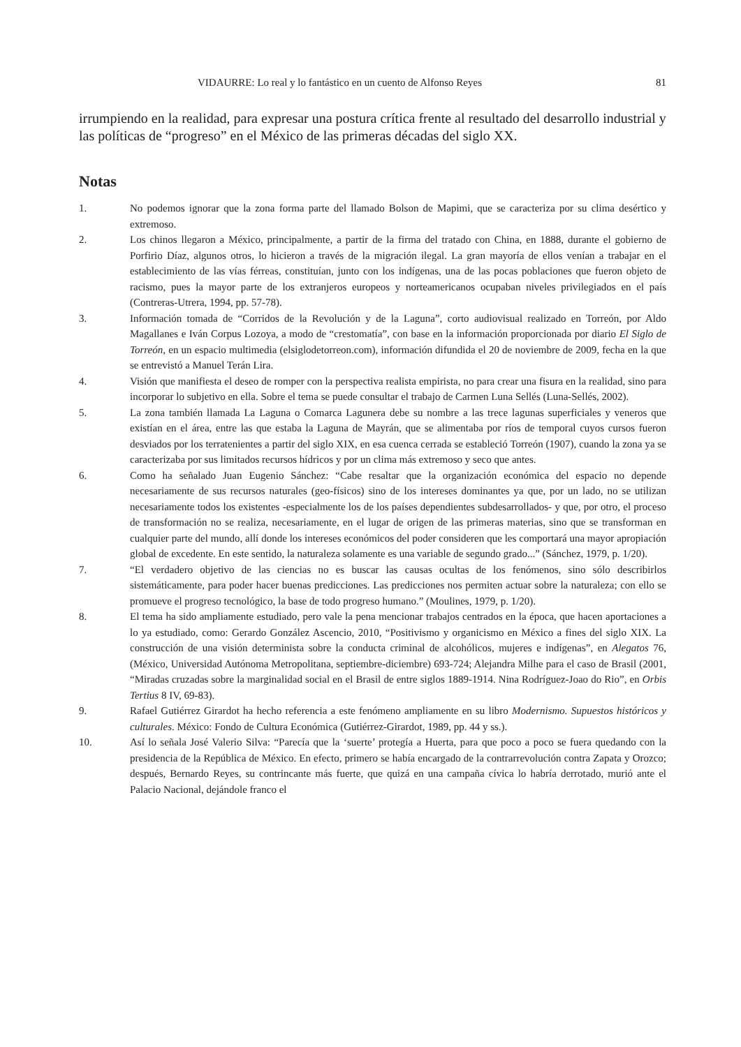VIDAURRE: Lo real y lo fantástico en un cuento de Alfonso Reyes 81
irrumpiendo en la realidad, para expresar una postura crítica frente al resultado del desarrollo industrial y las políticas de “progreso” en el México de las primeras décadas del siglo XX.
Notas
1. No podemos ignorar que la zona forma parte del llamado Bolson de Mapimi, que se caracteriza por su clima desértico y extremoso.
2. Los chinos llegaron a México, principalmente, a partir de la firma del tratado con China, en 1888, durante el gobierno de Porfirio Díaz, algunos otros, lo hicieron a través de la migración ilegal. La gran mayoría de ellos venían a trabajar en el establecimiento de las vías férreas, constituían, junto con los indígenas, una de las pocas poblaciones que fueron objeto de racismo, pues la mayor parte de los extranjeros europeos y norteamericanos ocupaban niveles privilegiados en el país (Contreras-Utrera, 1994, pp. 57-78).
3. Información tomada de “Corridos de la Revolución y de la Laguna”, corto audiovisual realizado en Torreón, por Aldo Magallanes e Iván Corpus Lozoya, a modo de “crestomatía”, con base en la información proporcionada por diario El Siglo de Torreón, en un espacio multimedia (elsiglodetorreon.com), información difundida el 20 de noviembre de 2009, fecha en la que se entrevistó a Manuel Terán Lira.
4. Visión que manifiesta el deseo de romper con la perspectiva realista empirista, no para crear una fisura en la realidad, sino para incorporar lo subjetivo en ella. Sobre el tema se puede consultar el trabajo de Carmen Luna Sellés (Luna-Sellés, 2002).
5. La zona también llamada La Laguna o Comarca Lagunera debe su nombre a las trece lagunas superficiales y veneros que existían en el área, entre las que estaba la Laguna de Mayrán, que se alimentaba por ríos de temporal cuyos cursos fueron desviados por los terratenientes a partir del siglo XIX, en esa cuenca cerrada se estableció Torreón (1907), cuando la zona ya se caracterizaba por sus limitados recursos hídricos y por un clima más extremoso y seco que antes.
6. Como ha señalado Juan Eugenio Sánchez: “Cabe resaltar que la organización económica del espacio no depende necesariamente de sus recursos naturales (geo-físicos) sino de los intereses dominantes ya que, por un lado, no se utilizan necesariamente todos los existentes -especialmente los de los países dependientes subdesarrollados- y que, por otro, el proceso de transformación no se realiza, necesariamente, en el lugar de origen de las primeras materias, sino que se transforman en cualquier parte del mundo, allí donde los intereses económicos del poder consideren que les comportará una mayor apropiación global de excedente. En este sentido, la naturaleza solamente es una variable de segundo grado...” (Sánchez, 1979, p. 1/20).
7. “El verdadero objetivo de las ciencias no es buscar las causas ocultas de los fenómenos, sino sólo describirlos sistemáticamente, para poder hacer buenas predicciones. Las predicciones nos permiten actuar sobre la naturaleza; con ello se promueve el progreso tecnológico, la base de todo progreso humano.” (Moulines, 1979, p. 1/20).
8. El tema ha sido ampliamente estudiado, pero vale la pena mencionar trabajos centrados en la época, que hacen aportaciones a lo ya estudiado, como: Gerardo González Ascencio, 2010, “Positivismo y organicismo en México a fines del siglo XIX. La construcción de una visión determinista sobre la conducta criminal de alcohólicos, mujeres e indígenas”, en Alegatos 76, (México, Universidad Autónoma Metropolitana, septiembre-diciembre) 693-724; Alejandra Milhe para el caso de Brasil (2001, “Miradas cruzadas sobre la marginalidad social en el Brasil de entre siglos 1889-1914. Nina Rodríguez-Joao do Rio”, en Orbis Tertius 8 IV, 69-83).
9. Rafael Gutiérrez Girardot ha hecho referencia a este fenómeno ampliamente en su libro Modernismo. Supuestos históricos y culturales. México: Fondo de Cultura Económica (Gutiérrez-Girardot, 1989, pp. 44 y ss.).
10. Así lo señala José Valerio Silva: “Parecía que la ‘suerte’ protegía a Huerta, para que poco a poco se fuera quedando con la presidencia de la República de México. En efecto, primero se había encargado de la contrarrevolución contra Zapata y Orozco; después, Bernardo Reyes, su contrincante más fuerte, que quizá en una campaña cívica lo habría derrotado, murió ante el Palacio Nacional, dejándole franco el